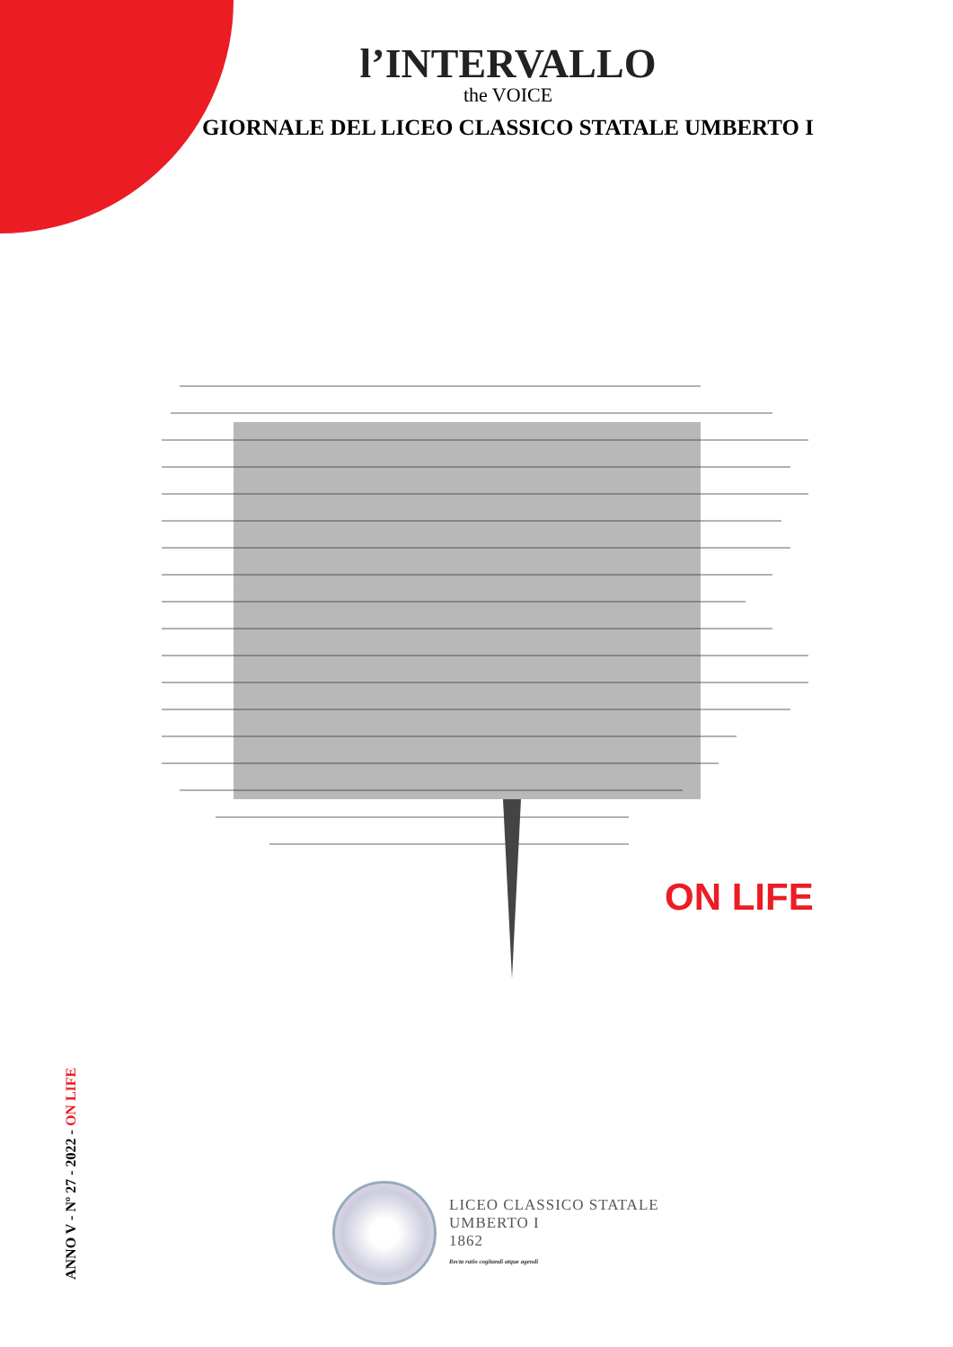l’INTERVALLO
the VOICE
GIORNALE DEL LICEO CLASSICO STATALE UMBERTO I
ON LIFE
ANNO V - Nº 27 - 2022 - ON LIFE
LICEO CLASSICO STATALE
UMBERTO I
1862
Recta ratio cogitandi atque agendi